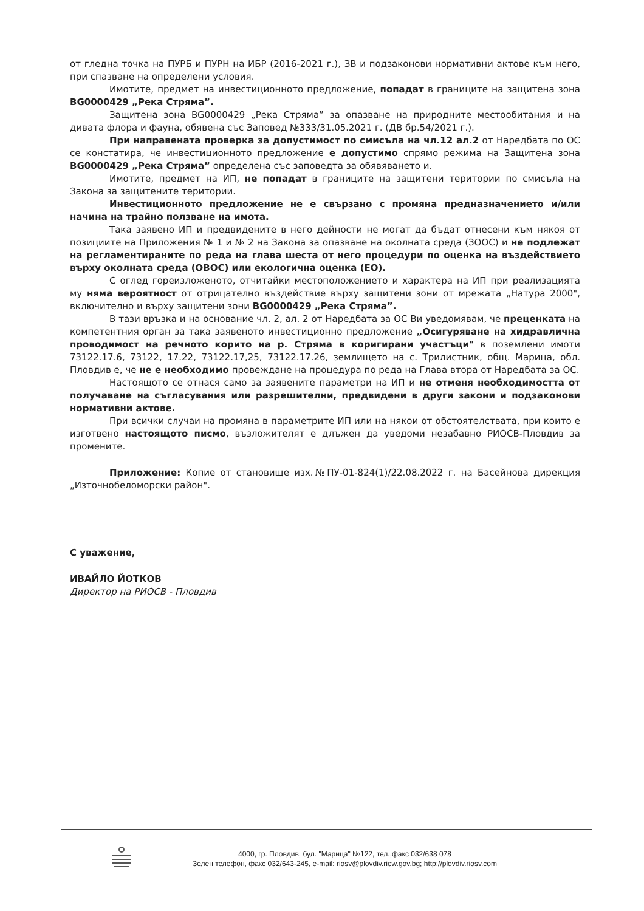от гледна точка на ПУРБ и ПУРН на ИБР (2016-2021 г.), ЗВ и подзаконови нормативни актове към него, при спазване на определени условия.
Имотите, предмет на инвестиционното предложение, попадат в границите на защитена зона BG0000429 „Река Стряма”.
Защитена зона BG0000429 „Река Стряма” за опазване на природните местообитания и на дивата флора и фауна, обявена със Заповед №333/31.05.2021 г. (ДВ бр.54/2021 г.).
При направената проверка за допустимост по смисъла на чл.12 ал.2 от Наредбата по ОС се констатира, че инвестиционното предложение е допустимо спрямо режима на Защитена зона BG0000429 „Река Стряма” определена със заповедта за обявяването и.
Имотите, предмет на ИП, не попадат в границите на защитени територии по смисъла на Закона за защитените територии.
Инвестиционното предложение не е свързано с промяна предназначението и/или начина на трайно ползване на имота.
Така заявено ИП и предвидените в него дейности не могат да бъдат отнесени към някоя от позициите на Приложения № 1 и № 2 на Закона за опазване на околната среда (ЗООС) и не подлежат на регламентираните по реда на глава шеста от него процедури по оценка на въздействието върху околната среда (ОВОС) или екологична оценка (ЕО).
С оглед гореизложеното, отчитайки местоположението и характера на ИП при реализацията му няма вероятност от отрицателно въздействие върху защитени зони от мрежата „Натура 2000", включително и върху защитени зони BG0000429 „Река Стряма”.
В тази връзка и на основание чл. 2, ал. 2 от Наредбата за ОС Ви уведомявам, че преценката на компетентния орган за така заявеното инвестиционно предложение „Осигуряване на хидравлична проводимост на речното корито на р. Стряма в коригирани участъци" в поземлени имоти 73122.17.6, 73122, 17.22, 73122.17,25, 73122.17.26, землището на с. Трилистник, общ. Марица, обл. Пловдив е, че не е необходимо провеждане на процедура по реда на Глава втора от Наредбата за ОС.
Настоящото се отнася само за заявените параметри на ИП и не отменя необходимостта от получаване на съгласувания или разрешителни, предвидени в други закони и подзаконови нормативни актове.
При всички случаи на промяна в параметрите ИП или на някои от обстоятелствата, при които е изготвено настоящото писмо, възложителят е длъжен да уведоми незабавно РИОСВ-Пловдив за промените.
Приложение: Копие от становище изх.№ПУ-01-824(1)/22.08.2022 г. на Басейнова дирекция „Източнобеломорски район".
С уважение,
ИВАЙЛО ЙОТКОВ
Директор на РИОСВ - Пловдив
4000, гр. Пловдив, бул. "Марица" №122, тел.,факс 032/638 078
Зелен телефон, факс 032/643-245, e-mail: riosv@plovdiv.riew.gov.bg; http://plovdiv.riosv.com